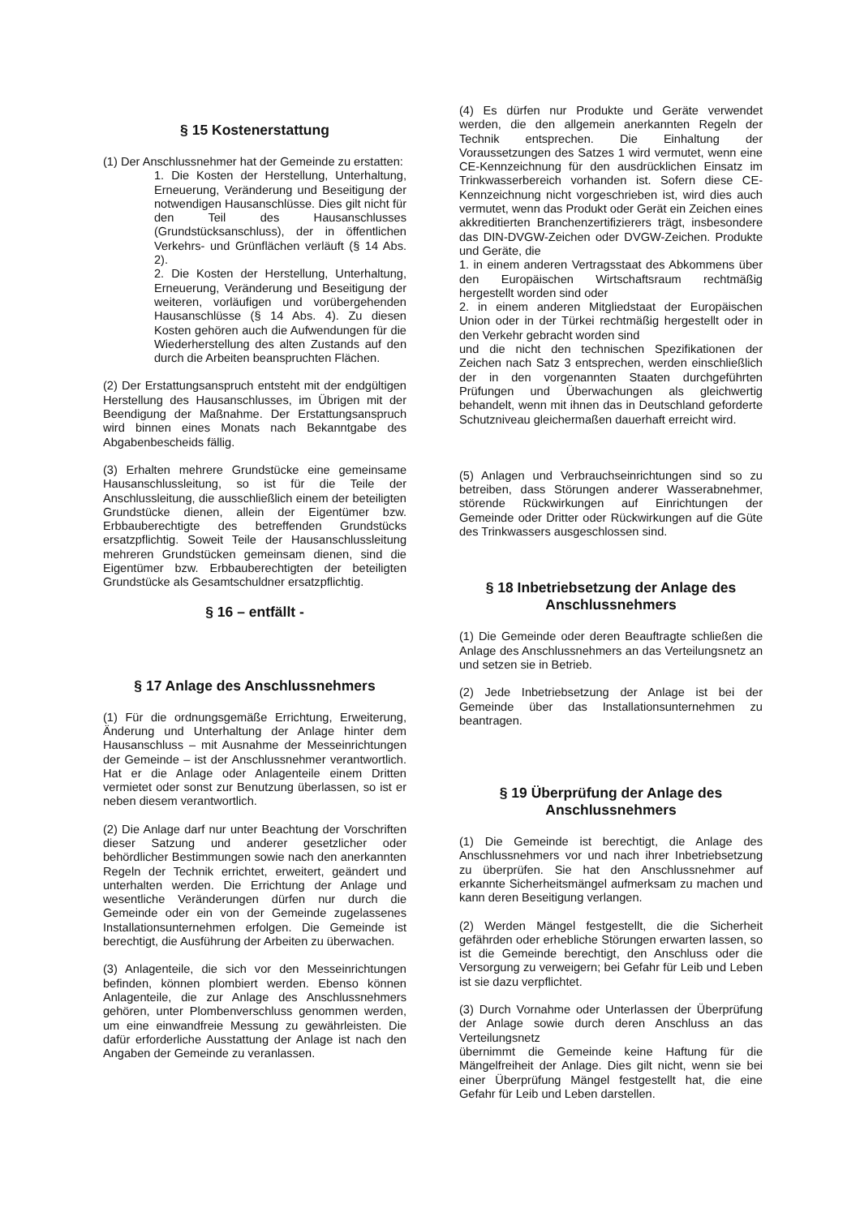§ 15 Kostenerstattung
(1) Der Anschlussnehmer hat der Gemeinde zu erstatten:
1. Die Kosten der Herstellung, Unterhaltung, Erneuerung, Veränderung und Beseitigung der notwendigen Hausanschlüsse. Dies gilt nicht für den Teil des Hausanschlusses (Grundstücksanschluss), der in öffentlichen Verkehrs- und Grünflächen verläuft (§ 14 Abs. 2).
2. Die Kosten der Herstellung, Unterhaltung, Erneuerung, Veränderung und Beseitigung der weiteren, vorläufigen und vorübergehenden Hausanschlüsse (§ 14 Abs. 4). Zu diesen Kosten gehören auch die Aufwendungen für die Wiederherstellung des alten Zustands auf den durch die Arbeiten beanspruchten Flächen.
(2) Der Erstattungsanspruch entsteht mit der endgültigen Herstellung des Hausanschlusses, im Übrigen mit der Beendigung der Maßnahme. Der Erstattungsanspruch wird binnen eines Monats nach Bekanntgabe des Abgabenbescheids fällig.
(3) Erhalten mehrere Grundstücke eine gemeinsame Hausanschlussleitung, so ist für die Teile der Anschlussleitung, die ausschließlich einem der beteiligten Grundstücke dienen, allein der Eigentümer bzw. Erbbauberechtigte des betreffenden Grundstücks ersatzpflichtig. Soweit Teile der Hausanschlussleitung mehreren Grundstücken gemeinsam dienen, sind die Eigentümer bzw. Erbbauberechtigten der beteiligten Grundstücke als Gesamtschuldner ersatzpflichtig.
§ 16 – entfällt -
§ 17 Anlage des Anschlussnehmers
(1) Für die ordnungsgemäße Errichtung, Erweiterung, Änderung und Unterhaltung der Anlage hinter dem Hausanschluss – mit Ausnahme der Messeinrichtungen der Gemeinde – ist der Anschlussnehmer verantwortlich. Hat er die Anlage oder Anlagenteile einem Dritten vermietet oder sonst zur Benutzung überlassen, so ist er neben diesem verantwortlich.
(2) Die Anlage darf nur unter Beachtung der Vorschriften dieser Satzung und anderer gesetzlicher oder behördlicher Bestimmungen sowie nach den anerkannten Regeln der Technik errichtet, erweitert, geändert und unterhalten werden. Die Errichtung der Anlage und wesentliche Veränderungen dürfen nur durch die Gemeinde oder ein von der Gemeinde zugelassenes Installationsunternehmen erfolgen. Die Gemeinde ist berechtigt, die Ausführung der Arbeiten zu überwachen.
(3) Anlagenteile, die sich vor den Messeinrichtungen befinden, können plombiert werden. Ebenso können Anlagenteile, die zur Anlage des Anschlussnehmers gehören, unter Plombenverschluss genommen werden, um eine einwandfreie Messung zu gewährleisten. Die dafür erforderliche Ausstattung der Anlage ist nach den Angaben der Gemeinde zu veranlassen.
(4) Es dürfen nur Produkte und Geräte verwendet werden, die den allgemein anerkannten Regeln der Technik entsprechen. Die Einhaltung der Voraussetzungen des Satzes 1 wird vermutet, wenn eine CE-Kennzeichnung für den ausdrücklichen Einsatz im Trinkwasserbereich vorhanden ist. Sofern diese CE-Kennzeichnung nicht vorgeschrieben ist, wird dies auch vermutet, wenn das Produkt oder Gerät ein Zeichen eines akkreditierten Branchenzertifizierers trägt, insbesondere das DIN-DVGW-Zeichen oder DVGW-Zeichen. Produkte und Geräte, die
1. in einem anderen Vertragsstaat des Abkommens über den Europäischen Wirtschaftsraum rechtmäßig hergestellt worden sind oder
2. in einem anderen Mitgliedstaat der Europäischen Union oder in der Türkei rechtmäßig hergestellt oder in den Verkehr gebracht worden sind
und die nicht den technischen Spezifikationen der Zeichen nach Satz 3 entsprechen, werden einschließlich der in den vorgenannten Staaten durchgeführten Prüfungen und Überwachungen als gleichwertig behandelt, wenn mit ihnen das in Deutschland geforderte Schutzniveau gleichermaßen dauerhaft erreicht wird.
(5) Anlagen und Verbrauchseinrichtungen sind so zu betreiben, dass Störungen anderer Wasserabnehmer, störende Rückwirkungen auf Einrichtungen der Gemeinde oder Dritter oder Rückwirkungen auf die Güte des Trinkwassers ausgeschlossen sind.
§ 18 Inbetriebsetzung der Anlage des Anschlussnehmers
(1) Die Gemeinde oder deren Beauftragte schließen die Anlage des Anschlussnehmers an das Verteilungsnetz an und setzen sie in Betrieb.
(2) Jede Inbetriebsetzung der Anlage ist bei der Gemeinde über das Installationsunternehmen zu beantragen.
§ 19 Überprüfung der Anlage des Anschlussnehmers
(1) Die Gemeinde ist berechtigt, die Anlage des Anschlussnehmers vor und nach ihrer Inbetriebsetzung zu überprüfen. Sie hat den Anschlussnehmer auf erkannte Sicherheitsmängel aufmerksam zu machen und kann deren Beseitigung verlangen.
(2) Werden Mängel festgestellt, die die Sicherheit gefährden oder erhebliche Störungen erwarten lassen, so ist die Gemeinde berechtigt, den Anschluss oder die Versorgung zu verweigern; bei Gefahr für Leib und Leben ist sie dazu verpflichtet.
(3) Durch Vornahme oder Unterlassen der Überprüfung der Anlage sowie durch deren Anschluss an das Verteilungsnetz
übernimmt die Gemeinde keine Haftung für die Mängelfreiheit der Anlage. Dies gilt nicht, wenn sie bei einer Überprüfung Mängel festgestellt hat, die eine Gefahr für Leib und Leben darstellen.